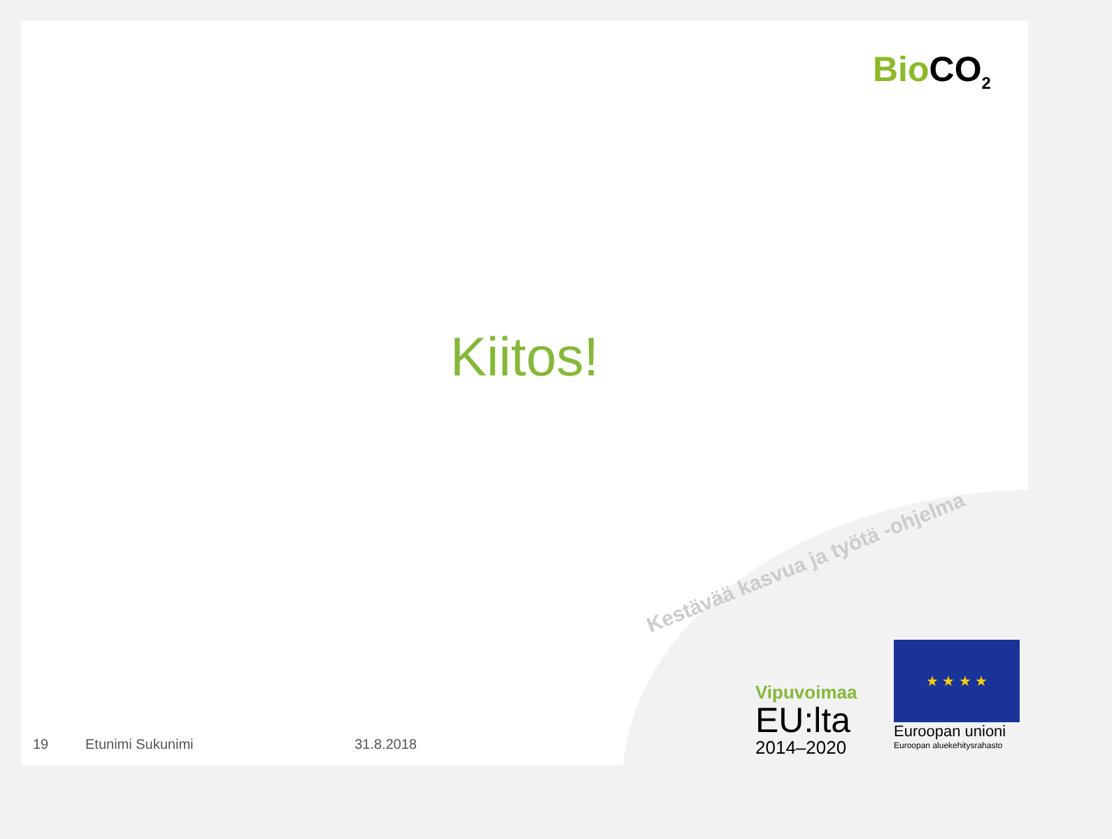Bio CO<sub>2</sub>
Kiitos!
Kestävää kasvua ja työtä -ohjelma
Vipuvoimaa
EU:lta
2014–2020
★ ★ ★ ★
Euroopan unioni
Euroopan aluekehitysrahasto
19 Etunimi Sukunimi 31.8.2018